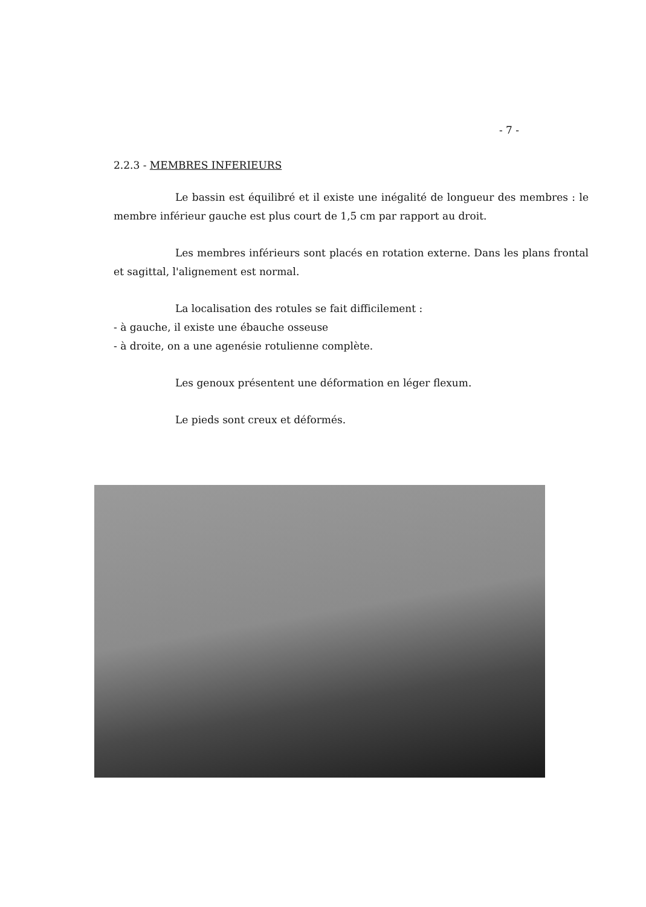- 7 -
2.2.3 - MEMBRES INFERIEURS
Le bassin est équilibré et il existe une inégalité de longueur des membres : le membre inférieur gauche est plus court de 1,5 cm par rapport au droit.
Les membres inférieurs sont placés en rotation externe. Dans les plans frontal et sagittal, l'alignement est normal.
La localisation des rotules se fait difficilement :
- à gauche, il existe une ébauche osseuse
- à droite, on a une agenésie rotulienne complète.
Les genoux présentent une déformation en léger flexum.
Le pieds sont creux et déformés.